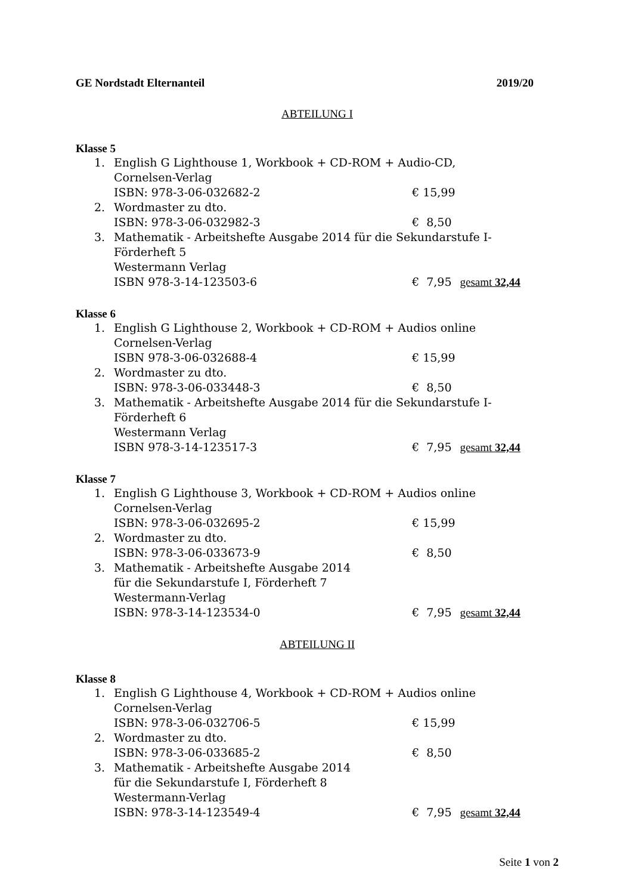GE Nordstadt Elternanteil 2019/20
ABTEILUNG I
Klasse 5
1. English G Lighthouse 1, Workbook + CD-ROM + Audio-CD,
Cornelsen-Verlag
ISBN: 978-3-06-032682-2 € 15,99
2. Wordmaster zu dto.
ISBN: 978-3-06-032982-3 € 8,50
3. Mathematik - Arbeitshefte Ausgabe 2014 für die Sekundarstufe I-
Förderheft 5
Westermann Verlag
ISBN 978-3-14-123503-6 € 7,95 gesamt 32,44
Klasse 6
1. English G Lighthouse 2, Workbook + CD-ROM + Audios online
Cornelsen-Verlag
ISBN 978-3-06-032688-4 € 15,99
2. Wordmaster zu dto.
ISBN: 978-3-06-033448-3 € 8,50
3. Mathematik - Arbeitshefte Ausgabe 2014 für die Sekundarstufe I-
Förderheft 6
Westermann Verlag
ISBN 978-3-14-123517-3 € 7,95 gesamt 32,44
Klasse 7
1. English G Lighthouse 3, Workbook + CD-ROM + Audios online
Cornelsen-Verlag
ISBN: 978-3-06-032695-2 € 15,99
2. Wordmaster zu dto.
ISBN: 978-3-06-033673-9 € 8,50
3. Mathematik - Arbeitshefte Ausgabe 2014
für die Sekundarstufe I, Förderheft 7
Westermann-Verlag
ISBN: 978-3-14-123534-0 € 7,95 gesamt 32,44
ABTEILUNG II
Klasse 8
1. English G Lighthouse 4, Workbook + CD-ROM + Audios online
Cornelsen-Verlag
ISBN: 978-3-06-032706-5 € 15,99
2. Wordmaster zu dto.
ISBN: 978-3-06-033685-2 € 8,50
3. Mathematik - Arbeitshefte Ausgabe 2014
für die Sekundarstufe I, Förderheft 8
Westermann-Verlag
ISBN: 978-3-14-123549-4 € 7,95 gesamt 32,44
Seite 1 von 2